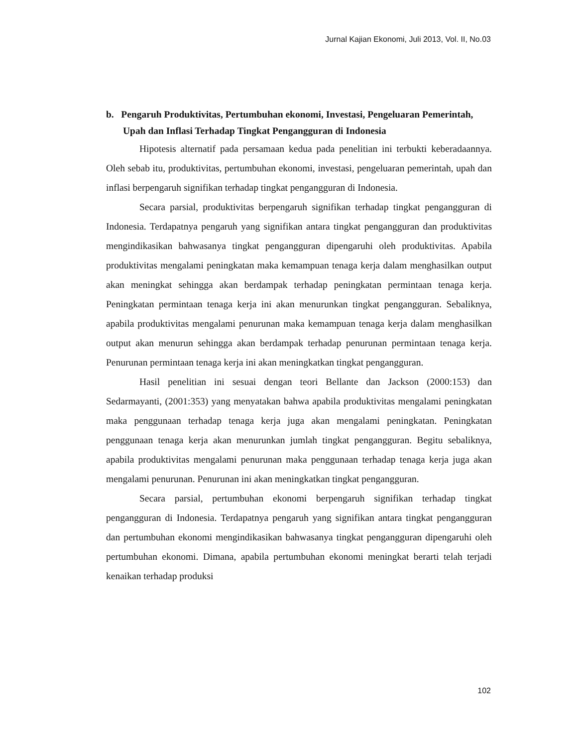Jurnal Kajian Ekonomi, Juli 2013, Vol. II, No.03
b. Pengaruh Produktivitas, Pertumbuhan ekonomi, Investasi, Pengeluaran Pemerintah, Upah dan Inflasi Terhadap Tingkat Pengangguran di Indonesia
Hipotesis alternatif pada persamaan kedua pada penelitian ini terbukti keberadaannya. Oleh sebab itu, produktivitas, pertumbuhan ekonomi, investasi, pengeluaran pemerintah, upah dan inflasi berpengaruh signifikan terhadap tingkat pengangguran di Indonesia.
Secara parsial, produktivitas berpengaruh signifikan terhadap tingkat pengangguran di Indonesia. Terdapatnya pengaruh yang signifikan antara tingkat pengangguran dan produktivitas mengindikasikan bahwasanya tingkat pengangguran dipengaruhi oleh produktivitas. Apabila produktivitas mengalami peningkatan maka kemampuan tenaga kerja dalam menghasilkan output akan meningkat sehingga akan berdampak terhadap peningkatan permintaan tenaga kerja. Peningkatan permintaan tenaga kerja ini akan menurunkan tingkat pengangguran. Sebaliknya, apabila produktivitas mengalami penurunan maka kemampuan tenaga kerja dalam menghasilkan output akan menurun sehingga akan berdampak terhadap penurunan permintaan tenaga kerja. Penurunan permintaan tenaga kerja ini akan meningkatkan tingkat pengangguran.
Hasil penelitian ini sesuai dengan teori Bellante dan Jackson (2000:153) dan Sedarmayanti, (2001:353) yang menyatakan bahwa apabila produktivitas mengalami peningkatan maka penggunaan terhadap tenaga kerja juga akan mengalami peningkatan. Peningkatan penggunaan tenaga kerja akan menurunkan jumlah tingkat pengangguran. Begitu sebaliknya, apabila produktivitas mengalami penurunan maka penggunaan terhadap tenaga kerja juga akan mengalami penurunan. Penurunan ini akan meningkatkan tingkat pengangguran.
Secara parsial, pertumbuhan ekonomi berpengaruh signifikan terhadap tingkat pengangguran di Indonesia. Terdapatnya pengaruh yang signifikan antara tingkat pengangguran dan pertumbuhan ekonomi mengindikasikan bahwasanya tingkat pengangguran dipengaruhi oleh pertumbuhan ekonomi. Dimana, apabila pertumbuhan ekonomi meningkat berarti telah terjadi kenaikan terhadap produksi
102